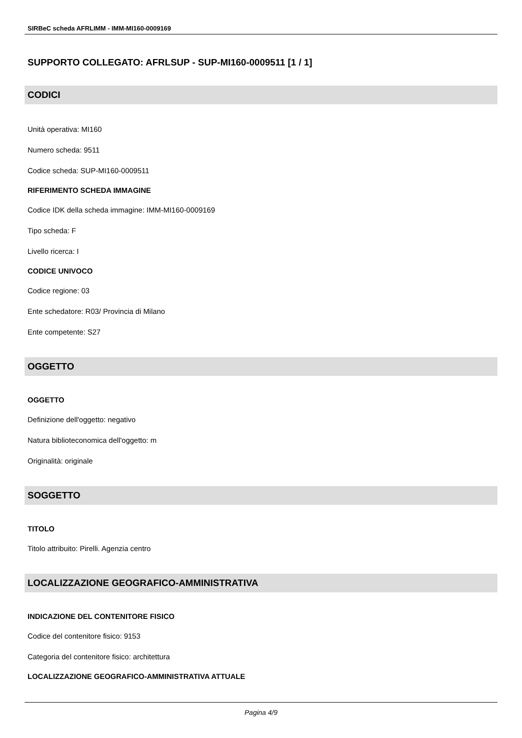SIRBeC scheda AFRLIMM - IMM-MI160-0009169
SUPPORTO COLLEGATO: AFRLSUP - SUP-MI160-0009511 [1 / 1]
CODICI
Unità operativa: MI160
Numero scheda: 9511
Codice scheda: SUP-MI160-0009511
RIFERIMENTO SCHEDA IMMAGINE
Codice IDK della scheda immagine: IMM-MI160-0009169
Tipo scheda: F
Livello ricerca: I
CODICE UNIVOCO
Codice regione: 03
Ente schedatore: R03/ Provincia di Milano
Ente competente: S27
OGGETTO
OGGETTO
Definizione dell'oggetto: negativo
Natura biblioteconomica dell'oggetto: m
Originalità: originale
SOGGETTO
TITOLO
Titolo attribuito: Pirelli. Agenzia centro
LOCALIZZAZIONE GEOGRAFICO-AMMINISTRATIVA
INDICAZIONE DEL CONTENITORE FISICO
Codice del contenitore fisico: 9153
Categoria del contenitore fisico: architettura
LOCALIZZAZIONE GEOGRAFICO-AMMINISTRATIVA ATTUALE
Pagina 4/9